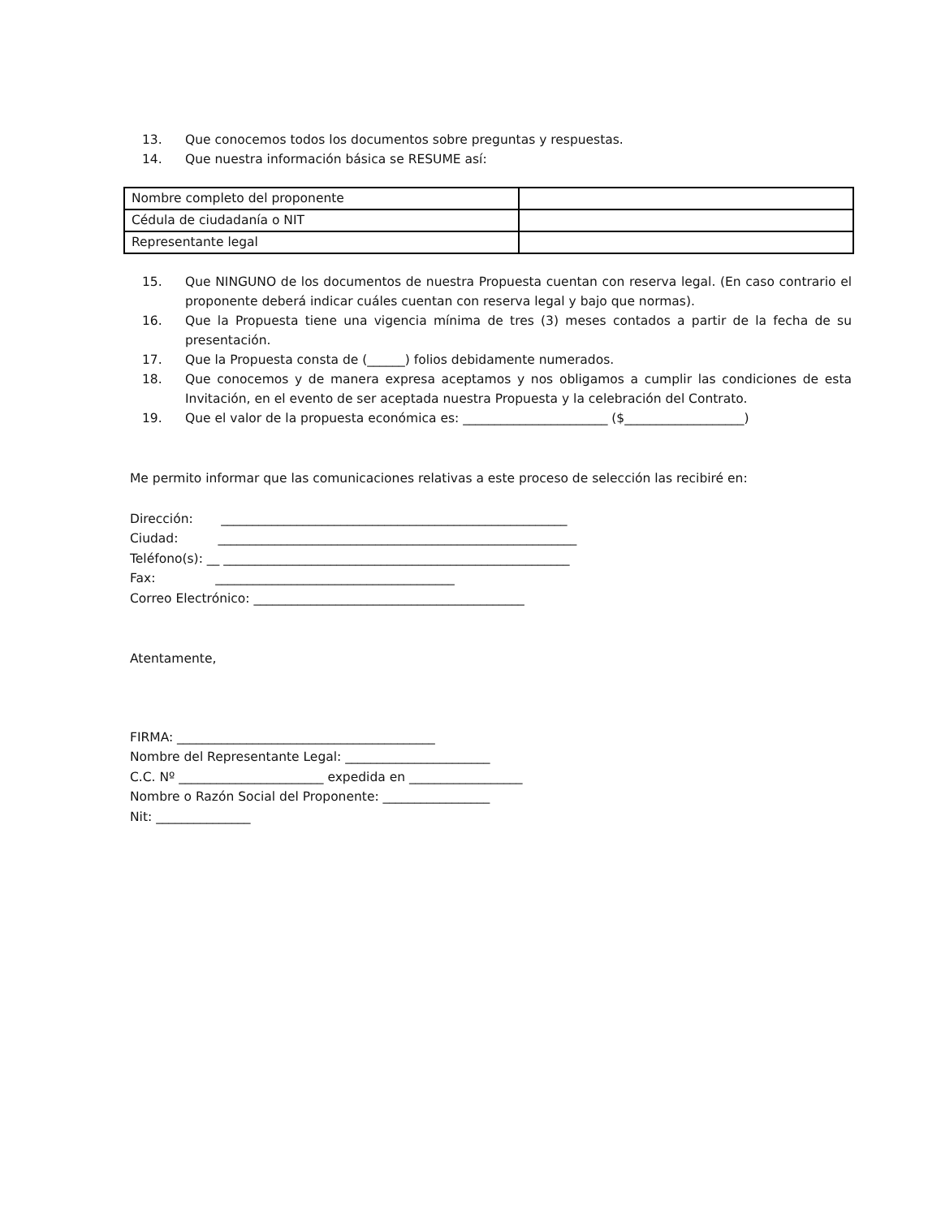13. Que conocemos todos los documentos sobre preguntas y respuestas.
14. Que nuestra información básica se RESUME así:
| Nombre completo del proponente | |
| Cédula de ciudadanía o NIT | |
| Representante legal | |
15. Que NINGUNO de los documentos de nuestra Propuesta cuentan con reserva legal. (En caso contrario el proponente deberá indicar cuáles cuentan con reserva legal y bajo que normas).
16. Que la Propuesta tiene una vigencia mínima de tres (3) meses contados a partir de la fecha de su presentación.
17. Que la Propuesta consta de (______) folios debidamente numerados.
18. Que conocemos y de manera expresa aceptamos y nos obligamos a cumplir las condiciones de esta Invitación, en el evento de ser aceptada nuestra Propuesta y la celebración del Contrato.
19. Que el valor de la propuesta económica es: _______________________ ($___________________)
Me permito informar que las comunicaciones relativas a este proceso de selección las recibiré en:
Dirección: _______________________________________________________
Ciudad: _________________________________________________________
Teléfono(s): __ _______________________________________________________
Fax: ______________________________________
Correo Electrónico: ___________________________________________
Atentamente,
FIRMA: _________________________________________
Nombre del Representante Legal: _______________________
C.C. Nº _______________________ expedida en __________________
Nombre o Razón Social del Proponente: _________________
Nit: _______________